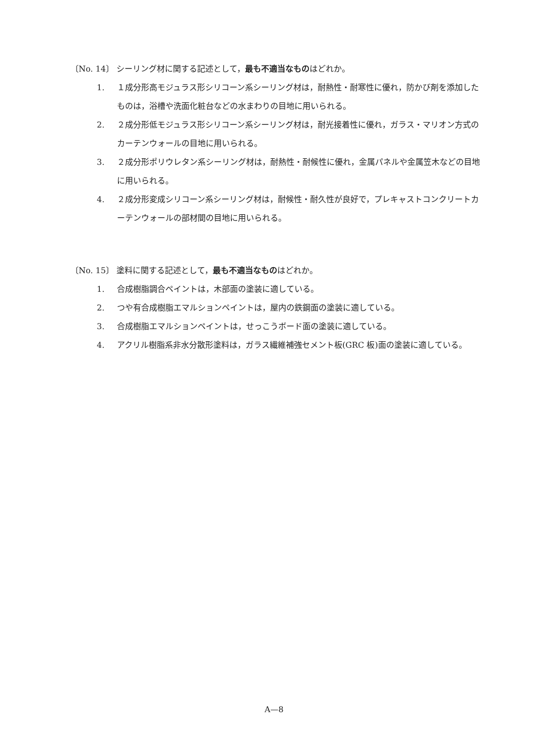〔No. 14〕 シーリング材に関する記述として，最も不適当なものはどれか。
1. １成分形高モジュラス形シリコーン系シーリング材は，耐熱性・耐寒性に優れ，防かび剤を添加したものは，浴槽や洗面化粧台などの水まわりの目地に用いられる。
2. ２成分形低モジュラス形シリコーン系シーリング材は，耐光接着性に優れ，ガラス・マリオン方式のカーテンウォールの目地に用いられる。
3. ２成分形ポリウレタン系シーリング材は，耐熱性・耐候性に優れ，金属パネルや金属笠木などの目地に用いられる。
4. ２成分形変成シリコーン系シーリング材は，耐候性・耐久性が良好で，プレキャストコンクリートカーテンウォールの部材間の目地に用いられる。
〔No. 15〕 塗料に関する記述として，最も不適当なものはどれか。
1. 合成樹脂調合ペイントは，木部面の塗装に適している。
2. つや有合成樹脂エマルションペイントは，屋内の鉄鋼面の塗装に適している。
3. 合成樹脂エマルションペイントは，せっこうボード面の塗装に適している。
4. アクリル樹脂系非水分散形塗料は，ガラス繊維補強セメント板(GRC 板)面の塗装に適している。
A—8